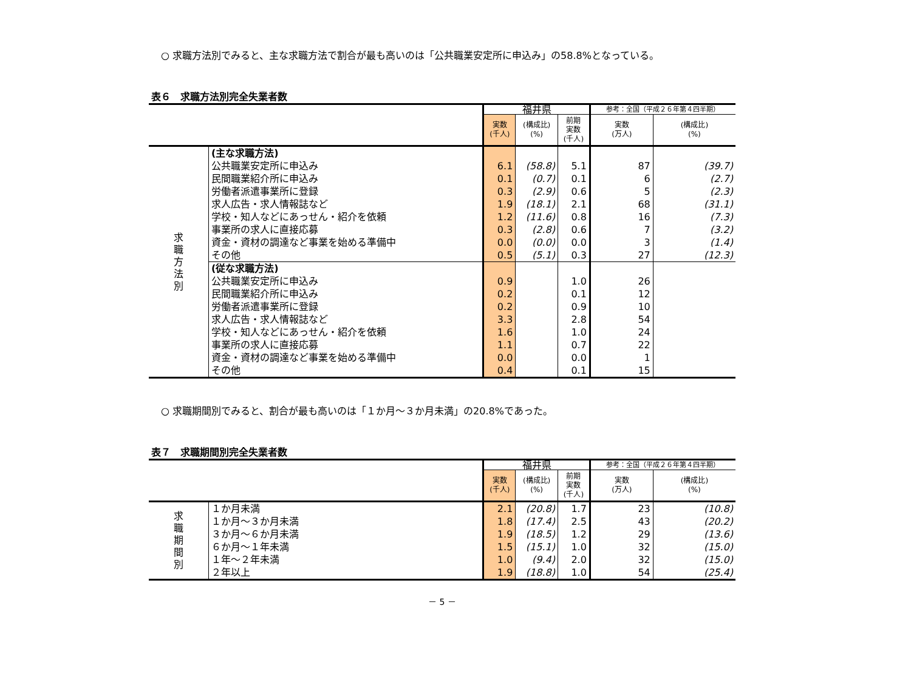○ 求職方法別でみると、主な求職方法で割合が最も高いのは「公共職業安定所に申込み」の58.8%となっている。
表６　求職方法別完全失業者数
| | | 福井県 | | | 参考：全国（平成２６年第４四半期） | |
| --- | --- | --- | --- | --- | --- | --- |
| | | 実数 (千人) | (構成比) (%) | 前期 実数 (千人) | 実数 (万人) | (構成比) (%) |
| 求 職 方 法 別 | (主な求職方法) | | | | | |
| | 公共職業安定所に申込み | 6.1 | (58.8) | 5.1 | 87 | (39.7) |
| | 民間職業紹介所に申込み | 0.1 | (0.7) | 0.1 | 6 | (2.7) |
| | 労働者派遣事業所に登録 | 0.3 | (2.9) | 0.6 | 5 | (2.3) |
| | 求人広告・求人情報誌など | 1.9 | (18.1) | 2.1 | 68 | (31.1) |
| | 学校・知人などにあっせん・紹介を依頼 | 1.2 | (11.6) | 0.8 | 16 | (7.3) |
| | 事業所の求人に直接応募 | 0.3 | (2.8) | 0.6 | 7 | (3.2) |
| | 資金・資材の調達など事業を始める準備中 | 0.0 | (0.0) | 0.0 | 3 | (1.4) |
| | その他 | 0.5 | (5.1) | 0.3 | 27 | (12.3) |
| | (従な求職方法) | | | | | |
| | 公共職業安定所に申込み | 0.9 | | 1.0 | 26 | |
| | 民間職業紹介所に申込み | 0.2 | | 0.1 | 12 | |
| | 労働者派遣事業所に登録 | 0.2 | | 0.9 | 10 | |
| | 求人広告・求人情報誌など | 3.3 | | 2.8 | 54 | |
| | 学校・知人などにあっせん・紹介を依頼 | 1.6 | | 1.0 | 24 | |
| | 事業所の求人に直接応募 | 1.1 | | 0.7 | 22 | |
| | 資金・資材の調達など事業を始める準備中 | 0.0 | | 0.0 | 1 | |
| | その他 | 0.4 | | 0.1 | 15 | |
○ 求職期間別でみると、割合が最も高いのは「１か月～３か月未満」の20.8%であった。
表７　求職期間別完全失業者数
| | | 福井県 | | | 参考：全国（平成２６年第４四半期） | |
| --- | --- | --- | --- | --- | --- | --- |
| | | 実数 (千人) | (構成比) (%) | 前期 実数 (千人) | 実数 (万人) | (構成比) (%) |
| 求 職 期 間 別 | １か月未満 | 2.1 | (20.8) | 1.7 | 23 | (10.8) |
| | １か月～３か月未満 | 1.8 | (17.4) | 2.5 | 43 | (20.2) |
| | ３か月～６か月未満 | 1.9 | (18.5) | 1.2 | 29 | (13.6) |
| | ６か月～１年未満 | 1.5 | (15.1) | 1.0 | 32 | (15.0) |
| | １年～２年未満 | 1.0 | (9.4) | 2.0 | 32 | (15.0) |
| | ２年以上 | 1.9 | (18.8) | 1.0 | 54 | (25.4) |
－ 5 －